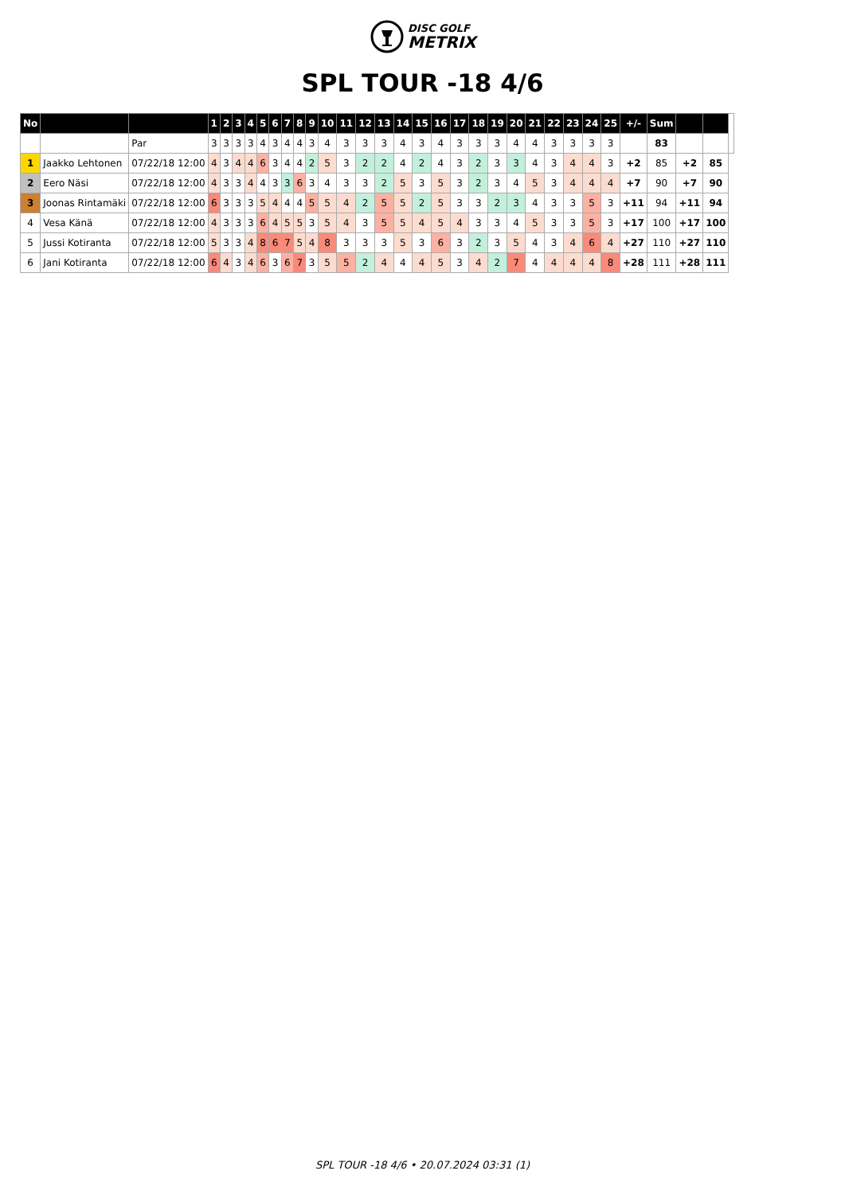DISC GOLF
METRIX
SPL TOUR -18 4/6
| No | | | 1 | 2 | 3 | 4 | 5 | 6 | 7 | 8 | 9 | 10 | 11 | 12 | 13 | 14 | 15 | 16 | 17 | 18 | 19 | 20 | 21 | 22 | 23 | 24 | 25 | +/- | Sum | | | |
| | | Par | 3 | 3 | 3 | 3 | 4 | 3 | 4 | 4 | 3 | 4 | 3 | 3 | 3 | 4 | 3 | 4 | 3 | 3 | 3 | 4 | 4 | 3 | 3 | 3 | 3 | | 83 | | | |
| 1 | Jaakko Lehtonen | 07/22/18 12:00 | 4 | 3 | 4 | 4 | 6 | 3 | 4 | 4 | 2 | 5 | 3 | 2 | 2 | 4 | 2 | 4 | 3 | 2 | 3 | 3 | 4 | 3 | 4 | 4 | 3 | +2 | 85 | +2 | 85 | |
| 2 | Eero Näsi | 07/22/18 12:00 | 4 | 3 | 3 | 4 | 4 | 3 | 3 | 6 | 3 | 4 | 3 | 3 | 2 | 5 | 3 | 5 | 3 | 2 | 3 | 4 | 5 | 3 | 4 | 4 | 4 | +7 | 90 | +7 | 90 | |
| 3 | Joonas Rintamäki | 07/22/18 12:00 | 6 | 3 | 3 | 3 | 5 | 4 | 4 | 4 | 5 | 5 | 4 | 2 | 5 | 5 | 2 | 5 | 3 | 3 | 2 | 3 | 4 | 3 | 3 | 5 | 3 | +11 | 94 | +11 | 94 | |
| 4 | Vesa Känä | 07/22/18 12:00 | 4 | 3 | 3 | 3 | 6 | 4 | 5 | 5 | 3 | 5 | 4 | 3 | 5 | 5 | 4 | 5 | 4 | 3 | 3 | 4 | 5 | 3 | 3 | 5 | 3 | +17 | 100 | +17 | 100 | |
| 5 | Jussi Kotiranta | 07/22/18 12:00 | 5 | 3 | 3 | 4 | 8 | 6 | 7 | 5 | 4 | 8 | 3 | 3 | 3 | 5 | 3 | 6 | 3 | 2 | 3 | 5 | 4 | 3 | 4 | 6 | 4 | +27 | 110 | +27 | 110 | |
| 6 | Jani Kotiranta | 07/22/18 12:00 | 6 | 4 | 3 | 4 | 6 | 3 | 6 | 7 | 3 | 5 | 5 | 2 | 4 | 4 | 4 | 5 | 3 | 4 | 2 | 7 | 4 | 4 | 4 | 4 | 8 | +28 | 111 | +28 | 111 | |
SPL TOUR -18 4/6 • 20.07.2024 03:31 (1)